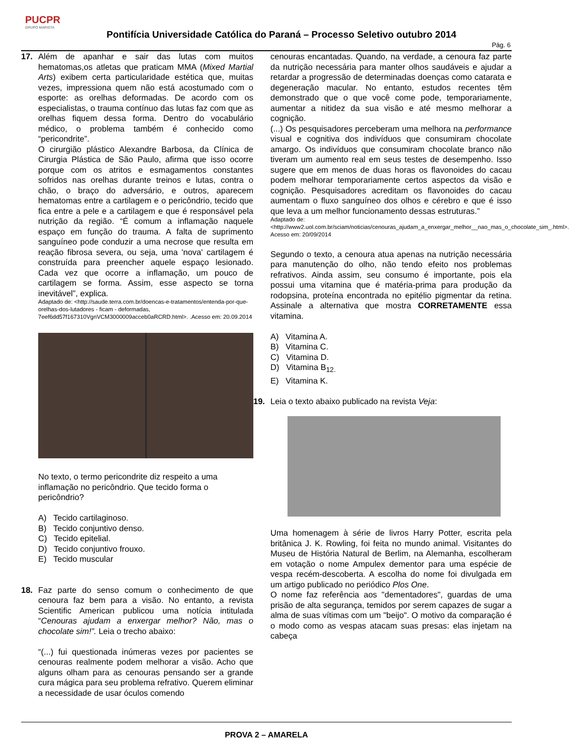PUCPR
GRUPO MARISTA
Pontifícia Universidade Católica do Paraná – Processo Seletivo outubro 2014
Pág. 6
17. Além de apanhar e sair das lutas com muitos hematomas,os atletas que praticam MMA (Mixed Martial Arts) exibem certa particularidade estética que, muitas vezes, impressiona quem não está acostumado com o esporte: as orelhas deformadas. De acordo com os especialistas, o trauma contínuo das lutas faz com que as orelhas fiquem dessa forma. Dentro do vocabulário médico, o problema também é conhecido como “pericondrite”.
O cirurgião plástico Alexandre Barbosa, da Clínica de Cirurgia Plástica de São Paulo, afirma que isso ocorre porque com os atritos e esmagamentos constantes sofridos nas orelhas durante treinos e lutas, contra o chão, o braço do adversário, e outros, aparecem hematomas entre a cartilagem e o pericôndrio, tecido que fica entre a pele e a cartilagem e que é responsável pela nutrição da região. “É comum a inflamação naquele espaço em função do trauma. A falta de suprimento sanguíneo pode conduzir a uma necrose que resulta em reação fibrosa severa, ou seja, uma 'nova' cartilagem é construída para preencher aquele espaço lesionado. Cada vez que ocorre a inflamação, um pouco de cartilagem se forma. Assim, esse aspecto se torna inevitável”, explica.
Adaptado de: <http://saude.terra.com.br/doencas-e-tratamentos/entenda-por-que-orelhas-dos-lutadores - ficam - deformadas, 7eef6dd57f167310VgnVCM3000009acceb0aRCRD.html>. .Acesso em: 20.09.2014
No texto, o termo pericondrite diz respeito a uma inflamação no pericôndrio. Que tecido forma o pericôndrio?
A) Tecido cartilaginoso.
B) Tecido conjuntivo denso.
C) Tecido epitelial.
D) Tecido conjuntivo frouxo.
E) Tecido muscular
18. Faz parte do senso comum o conhecimento de que cenoura faz bem para a visão. No entanto, a revista Scientific American publicou uma notícia intitulada “Cenouras ajudam a enxergar melhor? Não, mas o chocolate sim!”. Leia o trecho abaixo:
“(...) fui questionada inúmeras vezes por pacientes se cenouras realmente podem melhorar a visão. Acho que alguns olham para as cenouras pensando ser a grande cura mágica para seu problema refrativo. Querem eliminar a necessidade de usar óculos comendo
cenouras encantadas. Quando, na verdade, a cenoura faz parte da nutrição necessária para manter olhos saudáveis e ajudar a retardar a progressão de determinadas doenças como catarata e degeneração macular. No entanto, estudos recentes têm demonstrado que o que você come pode, temporariamente, aumentar a nitidez da sua visão e até mesmo melhorar a cognição.
(...) Os pesquisadores perceberam uma melhora na performance visual e cognitiva dos indivíduos que consumiram chocolate amargo. Os indivíduos que consumiram chocolate branco não tiveram um aumento real em seus testes de desempenho. Isso sugere que em menos de duas horas os flavonoides do cacau podem melhorar temporariamente certos aspectos da visão e cognição. Pesquisadores acreditam os flavonoides do cacau aumentam o fluxo sanguíneo dos olhos e cérebro e que é isso que leva a um melhor funcionamento dessas estruturas.”
Adaptado de:
<http://www2.uol.com.br/sciam/noticias/cenouras_ajudam_a_enxergar_melhor__nao_mas_o_chocolate_sim_.html>. Acesso em: 20/09/2014
Segundo o texto, a cenoura atua apenas na nutrição necessária para manutenção do olho, não tendo efeito nos problemas refrativos. Ainda assim, seu consumo é importante, pois ela possui uma vitamina que é matéria-prima para produção da rodopsina, proteína encontrada no epitélio pigmentar da retina. Assinale a alternativa que mostra CORRETAMENTE essa vitamina.
A) Vitamina A.
B) Vitamina C.
C) Vitamina D.
D) Vitamina B<sub>12.</sub>
E) Vitamina K.
19. Leia o texto abaixo publicado na revista Veja:
Uma homenagem à série de livros Harry Potter, escrita pela britânica J. K. Rowling, foi feita no mundo animal. Visitantes do Museu de História Natural de Berlim, na Alemanha, escolheram em votação o nome Ampulex dementor para uma espécie de vespa recém-descoberta. A escolha do nome foi divulgada em um artigo publicado no periódico Plos One.
O nome faz referência aos "dementadores", guardas de uma prisão de alta segurança, temidos por serem capazes de sugar a alma de suas vítimas com um "beijo". O motivo da comparação é o modo como as vespas atacam suas presas: elas injetam na cabeça
PROVA 2 – AMARELA